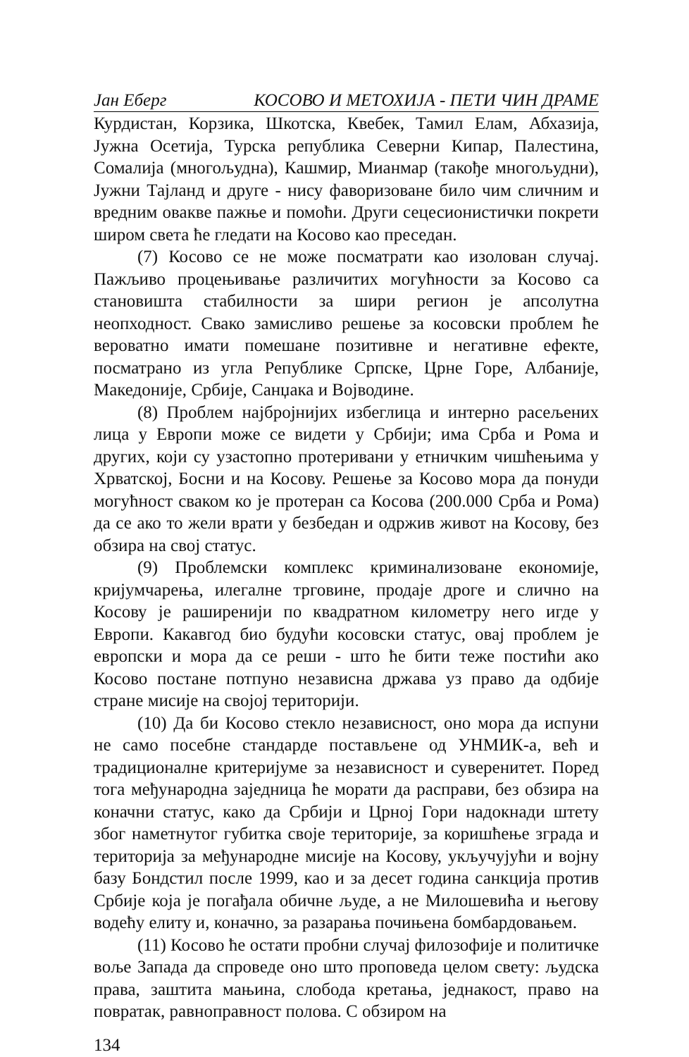Јан Еберг КОСОВО И МЕТОХИЈА - ПЕТИ ЧИН ДРАМЕ
Курдистан, Корзика, Шкотска, Квебек, Тамил Елам, Абхазија, Јужна Осетија, Турска република Северни Кипар, Палестина, Сомалија (многољудна), Кашмир, Мианмар (такође многољудни), Јужни Тајланд и друге - нису фаворизоване било чим сличним и вредним овакве пажње и помоћи. Други сецесионистички покрети широм света ће гледати на Косово као преседан.
(7) Косово се не може посматрати као изолован случај. Пажљиво процењивање различитих могућности за Косово са становишта стабилности за шири регион је апсолутна неопходност. Свако замисливо решење за косовски проблем ће вероватно имати помешане позитивне и негативне ефекте, посматрано из угла Републике Српске, Црне Горе, Албаније, Македоније, Србије, Санџака и Војводине.
(8) Проблем најбројнијих избеглица и интерно расељених лица у Европи може се видети у Србији; има Срба и Рома и других, који су узастопно протеривани у етничким чишћењима у Хрватској, Босни и на Косову. Решење за Косово мора да понуди могућност сваком ко је протеран са Косова (200.000 Срба и Рома) да се ако то жели врати у безбедан и одржив живот на Косову, без обзира на свој статус.
(9) Проблемски комплекс криминализоване економије, кријумчарења, илегалне трговине, продаје дроге и слично на Косову је раширенији по квадратном километру него игде у Европи. Какавгод био будући косовски статус, овај проблем је европски и мора да се реши - што ће бити теже постићи ако Косово постане потпуно независна држава уз право да одбије стране мисије на својој територији.
(10) Да би Косово стекло независност, оно мора да испуни не само посебне стандарде постављене од УНМИК-а, већ и традиционалне критеријуме за независност и суверенитет. Поред тога међународна заједница ће морати да расправи, без обзира на коначни статус, како да Србији и Црној Гори надокнади штету због наметнутог губитка своје територије, за коришћење зграда и територија за међународне мисије на Косову, укључујући и војну базу Бондстил после 1999, као и за десет година санкција против Србије која је погађала обичне људе, а не Милошевића и његову водећу елиту и, коначно, за разарања почињена бомбардовањем.
(11) Косово ће остати пробни случај филозофије и политичке воље Запада да спроведе оно што проповеда целом свету: људска права, заштита мањина, слобода кретања, једнакост, право на повратак, равноправност полова. С обзиром на
134